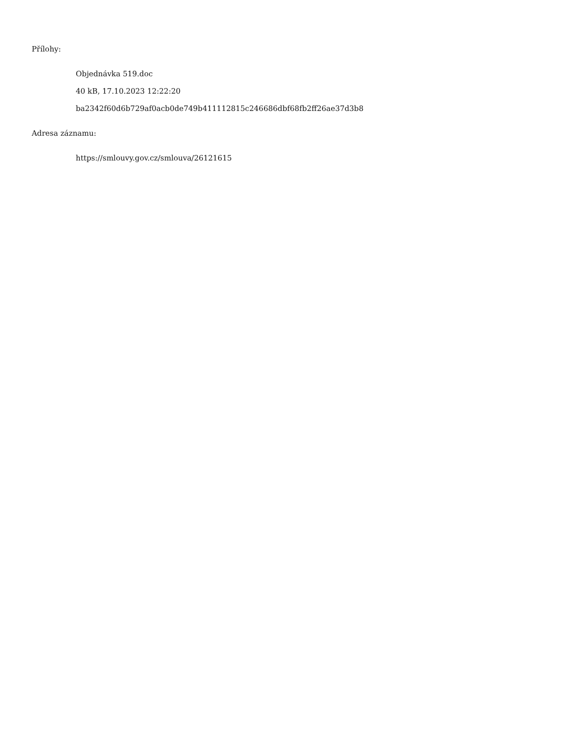Přílohy:
Objednávka 519.doc
40 kB, 17.10.2023 12:22:20
ba2342f60d6b729af0acb0de749b411112815c246686dbf68fb2ff26ae37d3b8
Adresa záznamu:
https://smlouvy.gov.cz/smlouva/26121615